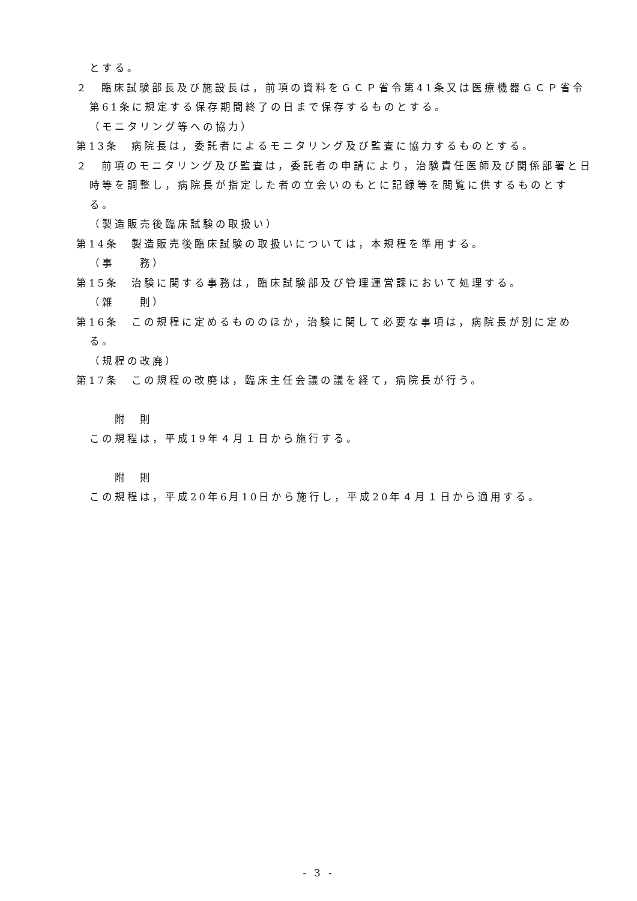とする。
２　臨床試験部長及び施設長は，前項の資料をＧＣＰ省令第41条又は医療機器ＧＣＰ省令第61条に規定する保存期間終了の日まで保存するものとする。
（モニタリング等への協力）
第13条　病院長は，委託者によるモニタリング及び監査に協力するものとする。
２　前項のモニタリング及び監査は，委託者の申請により，治験責任医師及び関係部署と日時等を調整し，病院長が指定した者の立会いのもとに記録等を閲覧に供するものとする。
（製造販売後臨床試験の取扱い）
第14条　製造販売後臨床試験の取扱いについては，本規程を準用する。
（事　　務）
第15条　治験に関する事務は，臨床試験部及び管理運営課において処理する。
（雑　　則）
第16条　この規程に定めるもののほか，治験に関して必要な事項は，病院長が別に定める。
（規程の改廃）
第17条　この規程の改廃は，臨床主任会議の議を経て，病院長が行う。
附　則
この規程は，平成19年４月１日から施行する。
附　則
この規程は，平成20年6月10日から施行し，平成20年４月１日から適用する。
- 3 -